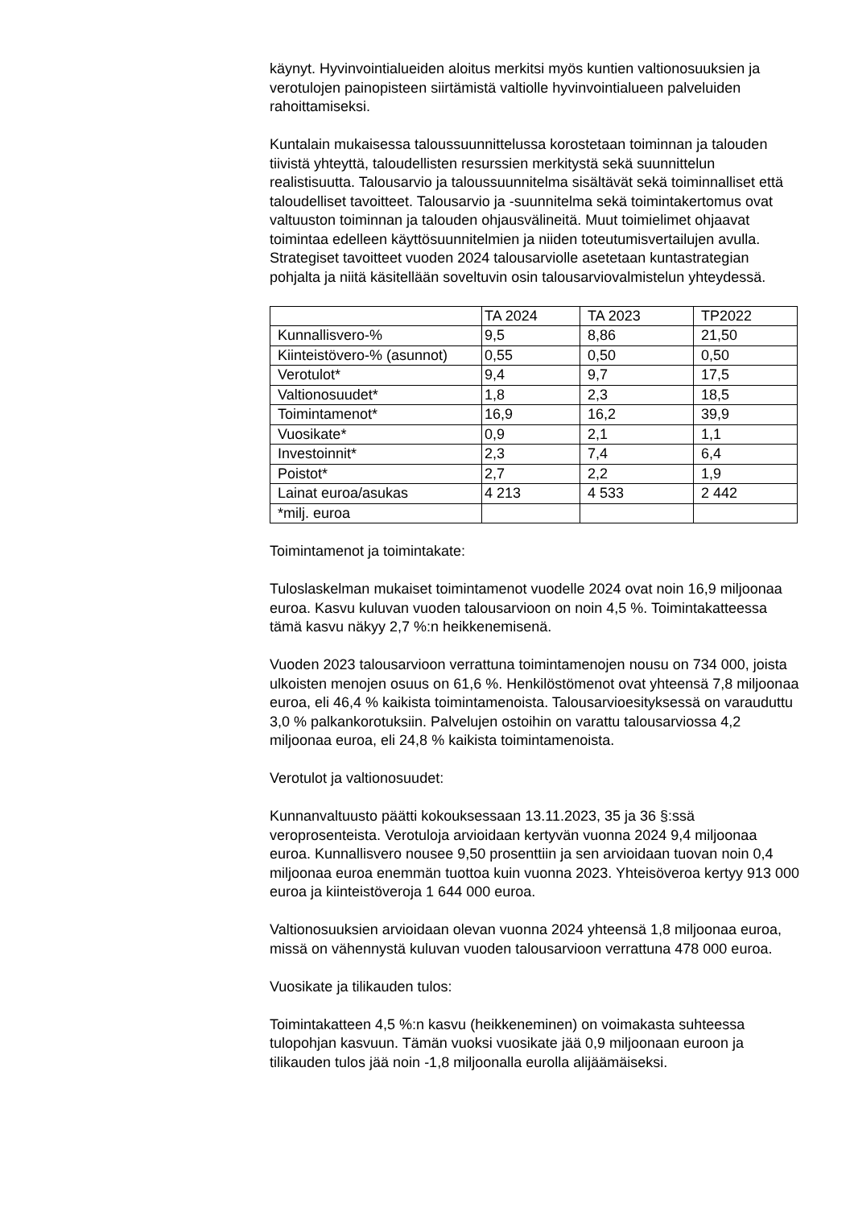käynyt. Hyvinvointialueiden aloitus merkitsi myös kuntien valtionosuuksien ja verotulojen painopisteen siirtämistä valtiolle hyvinvointialueen palveluiden rahoittamiseksi.
Kuntalain mukaisessa taloussuunnittelussa korostetaan toiminnan ja talouden tiivistä yhteyttä, taloudellisten resurssien merkitystä sekä suunnittelun realistisuutta. Talousarvio ja taloussuunnitelma sisältävät sekä toiminnalliset että taloudelliset tavoitteet. Talousarvio ja -suunnitelma sekä toimintakertomus ovat valtuuston toiminnan ja talouden ohjausvälineitä. Muut toimielimet ohjaavat toimintaa edelleen käyttösuunnitelmien ja niiden toteutumisvertailujen avulla. Strategiset tavoitteet vuoden 2024 talousarviolle asetetaan kuntastrategian pohjalta ja niitä käsitellään soveltuvin osin talousarviovalmistelun yhteydessä.
| | TA 2024 | TA 2023 | TP2022 |
| Kunnallisvero-% | 9,5 | 8,86 | 21,50 |
| Kiinteistövero-% (asunnot) | 0,55 | 0,50 | 0,50 |
| Verotulot* | 9,4 | 9,7 | 17,5 |
| Valtionosuudet* | 1,8 | 2,3 | 18,5 |
| Toimintamenot* | 16,9 | 16,2 | 39,9 |
| Vuosikate* | 0,9 | 2,1 | 1,1 |
| Investoinnit* | 2,3 | 7,4 | 6,4 |
| Poistot* | 2,7 | 2,2 | 1,9 |
| Lainat euroa/asukas | 4 213 | 4 533 | 2 442 |
| *milj. euroa | | | |
Toimintamenot ja toimintakate:
Tuloslaskelman mukaiset toimintamenot vuodelle 2024 ovat noin 16,9 miljoonaa euroa. Kasvu kuluvan vuoden talousarvioon on noin 4,5 %. Toimintakatteessa tämä kasvu näkyy 2,7 %:n heikkenemisenä.
Vuoden 2023 talousarvioon verrattuna toimintamenojen nousu on 734 000, joista ulkoisten menojen osuus on 61,6 %. Henkilöstömenot ovat yhteensä 7,8 miljoonaa euroa, eli 46,4 % kaikista toimintamenoista. Talousarvioesityksessä on varauduttu 3,0 % palkankorotuksiin. Palvelujen ostoihin on varattu talousarviossa 4,2 miljoonaa euroa, eli 24,8 % kaikista toimintamenoista.
Verotulot ja valtionosuudet:
Kunnanvaltuusto päätti kokouksessaan 13.11.2023, 35 ja 36 §:ssä veroprosenteista. Verotuloja arvioidaan kertyvän vuonna 2024 9,4 miljoonaa euroa. Kunnallisvero nousee 9,50 prosenttiin ja sen arvioidaan tuovan noin 0,4 miljoonaa euroa enemmän tuottoa kuin vuonna 2023. Yhteisöveroa kertyy 913 000 euroa ja kiinteistöveroja 1 644 000 euroa.
Valtionosuuksien arvioidaan olevan vuonna 2024 yhteensä 1,8 miljoonaa euroa, missä on vähennystä kuluvan vuoden talousarvioon verrattuna 478 000 euroa.
Vuosikate ja tilikauden tulos:
Toimintakatteen 4,5 %:n kasvu (heikkeneminen) on voimakasta suhteessa tulopohjan kasvuun. Tämän vuoksi vuosikate jää 0,9 miljoonaan euroon ja tilikauden tulos jää noin -1,8 miljoonalla eurolla alijäämäiseksi.